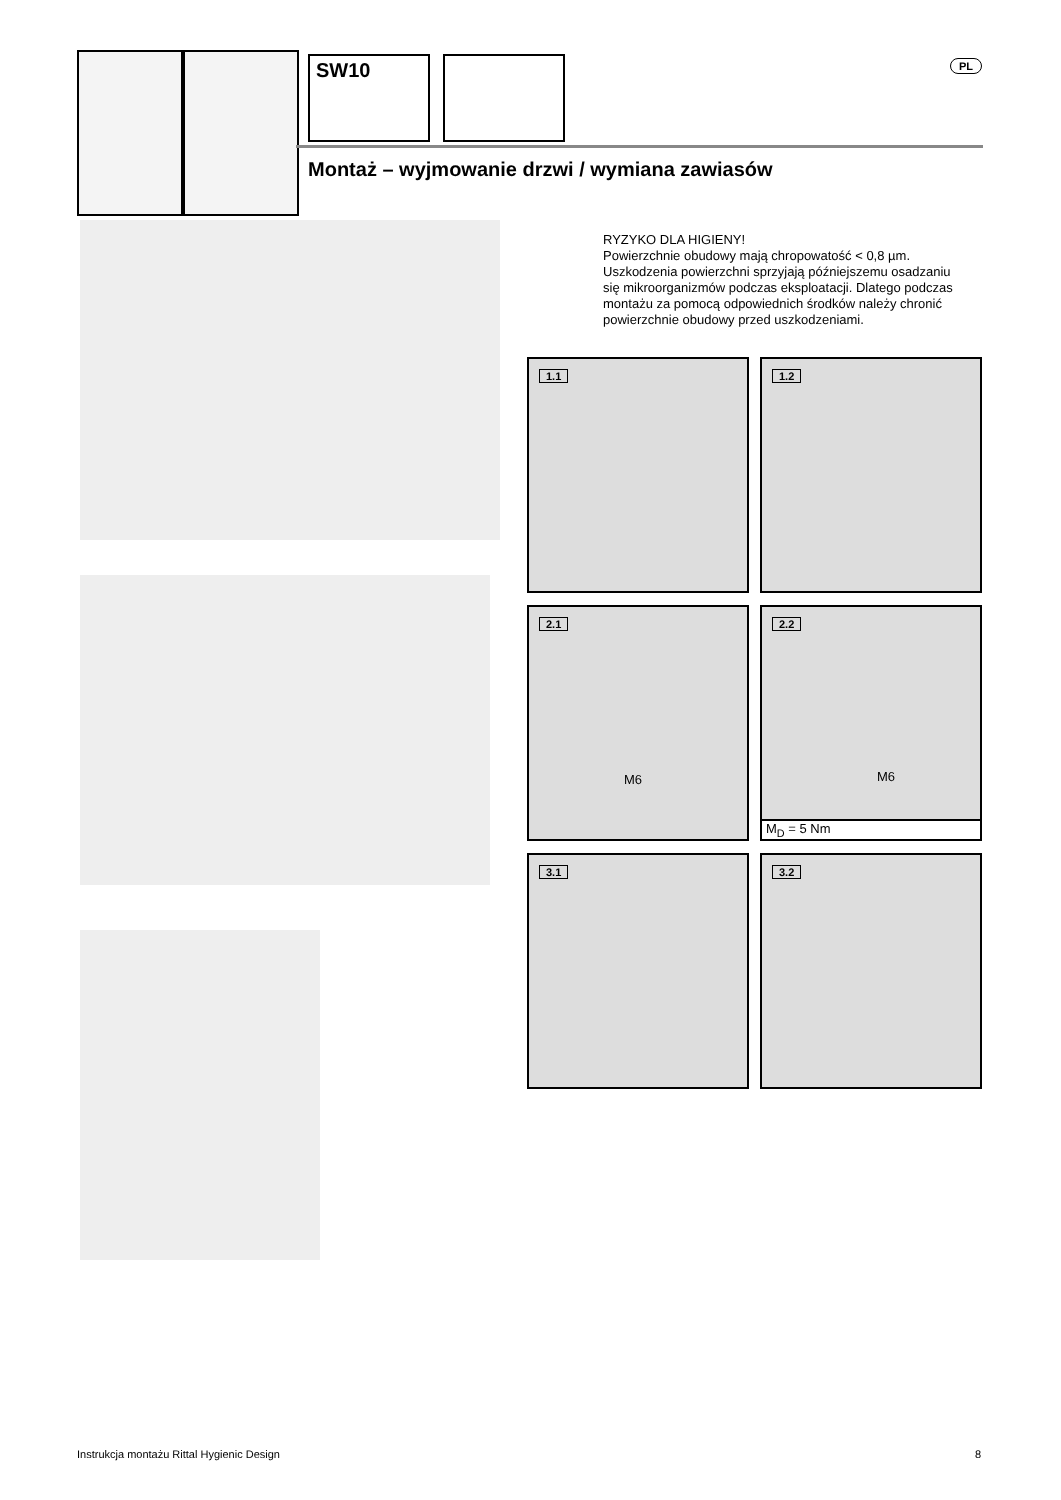SW10 PL
Montaż – wyjmowanie drzwi / wymiana zawiasów
RYZYKO DLA HIGIENY!
Powierzchnie obudowy mają chropowatość < 0,8 µm.
Uszkodzenia powierzchni sprzyjają późniejszemu osadzaniu się mikroorganizmów podczas eksploatacji. Dlatego podczas montażu za pomocą odpowiednich środków należy chronić powierzchnie obudowy przed uszkodzeniami.
1.1 1.2
2.1
M6
2.2
M6
M<sub>D</sub> = 5 Nm
3.1 3.2
Instrukcja montażu Rittal Hygienic Design
8